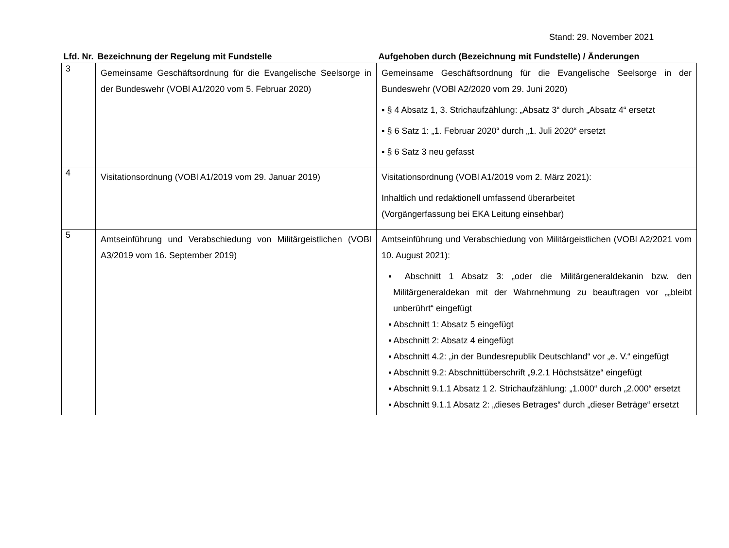Stand: 29. November 2021
| Lfd. Nr. | Bezeichnung der Regelung mit Fundstelle | Aufgehoben durch (Bezeichnung mit Fundstelle) / Änderungen |
| --- | --- | --- |
| 3 | Gemeinsame Geschäftsordnung für die Evangelische Seelsorge in der Bundeswehr (VOBl A1/2020 vom 5. Februar 2020) | Gemeinsame Geschäftsordnung für die Evangelische Seelsorge in der Bundeswehr (VOBl A2/2020 vom 29. Juni 2020) ▪ § 4 Absatz 1, 3. Strichaufzählung: „Absatz 3“ durch „Absatz 4“ ersetzt ▪ § 6 Satz 1: „1. Februar 2020“ durch „1. Juli 2020“ ersetzt ▪ § 6 Satz 3 neu gefasst |
| 4 | Visitationsordnung (VOBl A1/2019 vom 29. Januar 2019) | Visitationsordnung (VOBl A1/2019 vom 2. März 2021): Inhaltlich und redaktionell umfassend überarbeitet (Vorgängerfassung bei EKA Leitung einsehbar) |
| 5 | Amtseinführung und Verabschiedung von Militärgeistlichen (VOBl A3/2019 vom 16. September 2019) | Amtseinführung und Verabschiedung von Militärgeistlichen (VOBl A2/2021 vom 10. August 2021): ▪ Abschnitt 1 Absatz 3: „oder die Militärgeneraldekanin bzw. den Militärgeneraldekan mit der Wahrnehmung zu beauftragen vor „„bleibt unberührt“ eingefügt ▪ Abschnitt 1: Absatz 5 eingefügt ▪ Abschnitt 2: Absatz 4 eingefügt ▪ Abschnitt 4.2: „in der Bundesrepublik Deutschland“ vor „e. V.“ eingefügt ▪ Abschnitt 9.2: Abschnittüberschrift „9.2.1 Höchstsätze“ eingefügt ▪ Abschnitt 9.1.1 Absatz 1 2. Strichaufzählung: „1.000“ durch „2.000“ ersetzt ▪ Abschnitt 9.1.1 Absatz 2: „dieses Betrages“ durch „dieser Beträge“ ersetzt |